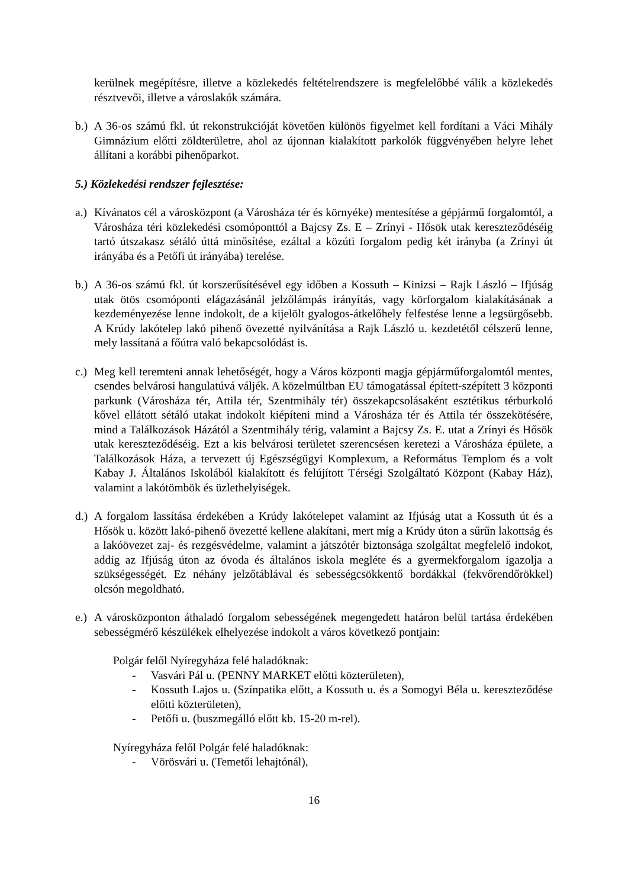kerülnek megépítésre, illetve a közlekedés feltételrendszere is megfelelőbbé válik a közlekedés résztvevői, illetve a városlakók számára.
b.)
A 36-os számú fkl. út rekonstrukcióját követően különös figyelmet kell fordítani a Váci Mihály Gimnázium előtti zöldterületre, ahol az újonnan kialakított parkolók függvényében helyre lehet állítani a korábbi pihenőparkot.
5.) Közlekedési rendszer fejlesztése:
a.)
Kívánatos cél a városközpont (a Városháza tér és környéke) mentesítése a gépjármű forgalomtól, a Városháza téri közlekedési csomóponttól a Bajcsy Zs. E – Zrínyi - Hősök utak kereszteződéséig tartó útszakasz sétáló úttá minősítése, ezáltal a közúti forgalom pedig két irányba (a Zrínyi út irányába és a Petőfi út irányába) terelése.
b.)
A 36-os számú fkl. út korszerűsítésével egy időben a Kossuth – Kinizsi – Rajk László – Ifjúság utak ötös csomóponti elágazásánál jelzőlámpás irányítás, vagy körforgalom kialakításának a kezdeményezése lenne indokolt, de a kijelölt gyalogos-átkelőhely felfestése lenne a legsürgősebb. A Krúdy lakótelep lakó pihenő övezetté nyilvánítása a Rajk László u. kezdetétől célszerű lenne, mely lassítaná a főútra való bekapcsolódást is.
c.)
Meg kell teremteni annak lehetőségét, hogy a Város központi magja gépjárműforgalomtól mentes, csendes belvárosi hangulatúvá váljék. A közelmúltban EU támogatással épített-szépített 3 központi parkunk (Városháza tér, Attila tér, Szentmihály tér) összekapcsolásaként esztétikus térburkoló kővel ellátott sétáló utakat indokolt kiépíteni mind a Városháza tér és Attila tér összekötésére, mind a Találkozások Házától a Szentmihály térig, valamint a Bajcsy Zs. E. utat a Zrínyi és Hősök utak kereszteződéséig. Ezt a kis belvárosi területet szerencsésen keretezi a Városháza épülete, a Találkozások Háza, a tervezett új Egészségügyi Komplexum, a Református Templom és a volt Kabay J. Általános Iskolából kialakított és felújított Térségi Szolgáltató Központ (Kabay Ház), valamint a lakótömbök és üzlethelyiségek.
d.)
A forgalom lassítása érdekében a Krúdy lakótelepet valamint az Ifjúság utat a Kossuth út és a Hősök u. között lakó-pihenő övezetté kellene alakítani, mert míg a Krúdy úton a sűrűn lakottság és a lakóövezet zaj- és rezgésvédelme, valamint a játszótér biztonsága szolgáltat megfelelő indokot, addig az Ifjúság úton az óvoda és általános iskola megléte és a gyermekforgalom igazolja a szükségességét. Ez néhány jelzőtáblával és sebességcsökkentő bordákkal (fekvőrendőrökkel) olcsón megoldható.
e.)
A városközponton áthaladó forgalom sebességének megengedett határon belül tartása érdekében sebességmérő készülékek elhelyezése indokolt a város következő pontjain:
Polgár felől Nyíregyháza felé haladóknak:
- Vasvári Pál u. (PENNY MARKET előtti közterületen),
- Kossuth Lajos u. (Színpatika előtt, a Kossuth u. és a Somogyi Béla u. kereszteződése előtti közterületen),
- Petőfi u. (buszmegálló előtt kb. 15-20 m-rel).
Nyíregyháza felől Polgár felé haladóknak:
- Vörösvári u. (Temetői lehajtónál),
16